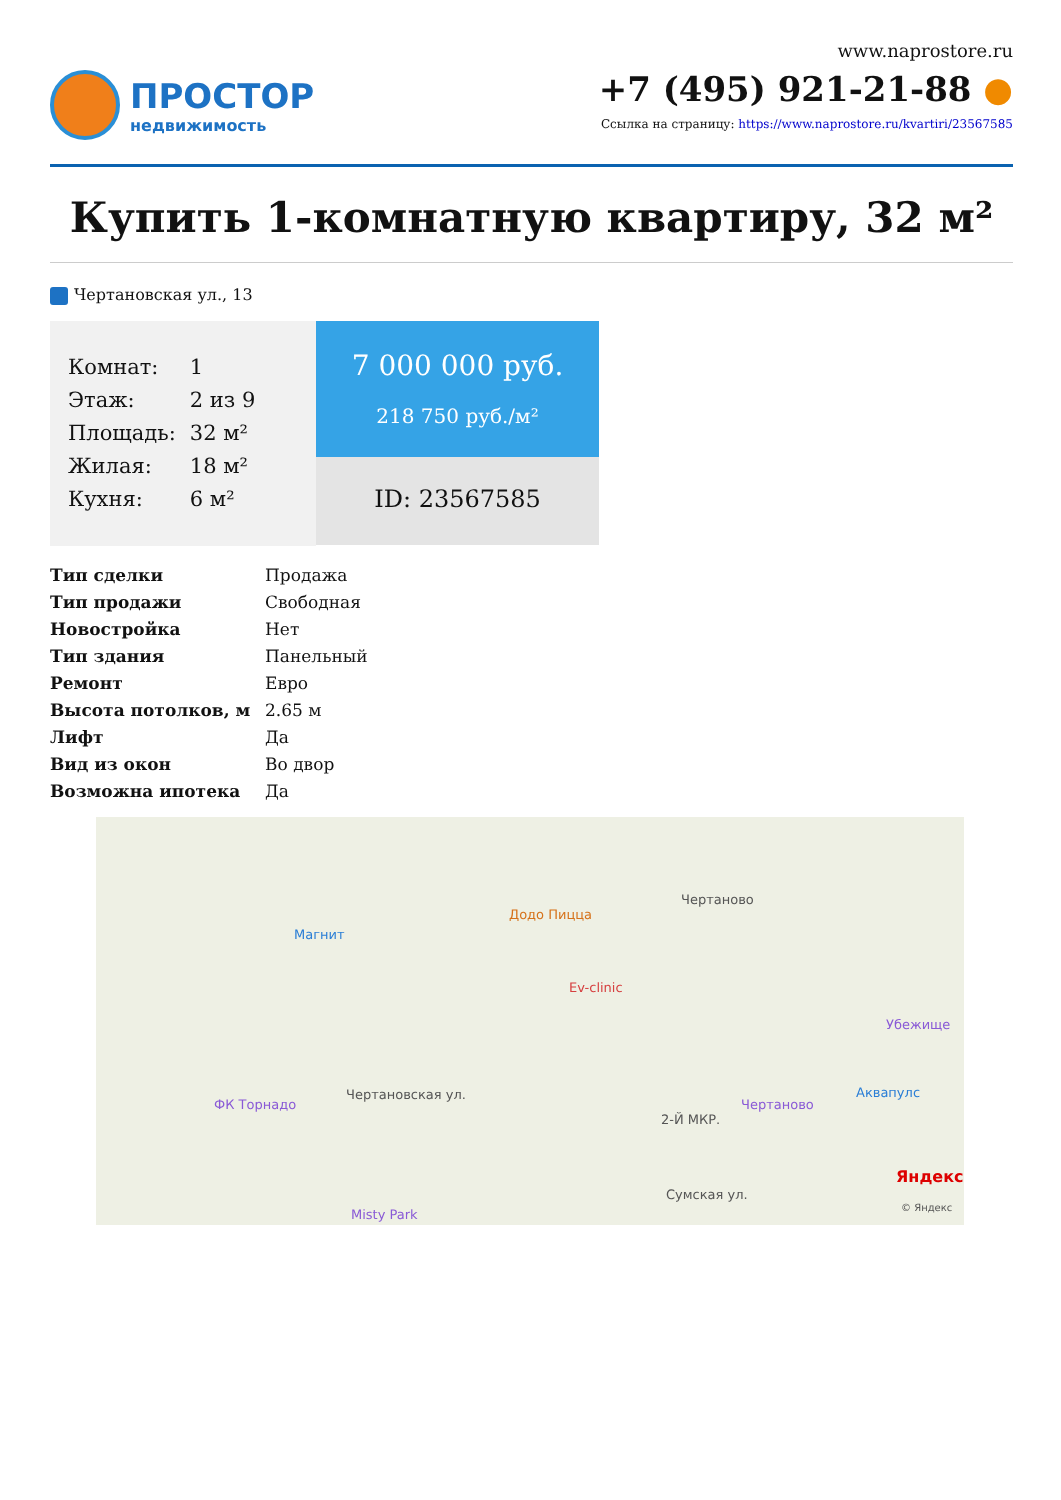ПРОСТОР
недвижимость
www.naprostore.ru
+7 (495) 921-21-88 ●
Ссылка на страницу: https://www.naprostore.ru/kvartiri/23567585
Купить 1-комнатную квартиру, 32 м²
Чертановская ул., 13
| Комнат: | 1 |
| Этаж: | 2 из 9 |
| Площадь: | 32 м² |
| Жилая: | 18 м² |
| Кухня: | 6 м² |
7 000 000 руб.
218 750 руб./м²
ID: 23567585
| Тип сделки | Продажа |
| Тип продажи | Свободная |
| Новостройка | Нет |
| Тип здания | Панельный |
| Ремонт | Евро |
| Высота потолков, м | 2.65 м |
| Лифт | Да |
| Вид из окон | Во двор |
| Возможна ипотека | Да |
Магнит
Додо Пицца
Чертаново
Ev-clinic
Убежище
Аквапулс
Чертаново ФК Торнадо
2-Й МКР.
Сумская ул.
Чертановская ул.
Misty Park
Яндекс
© Яндекс